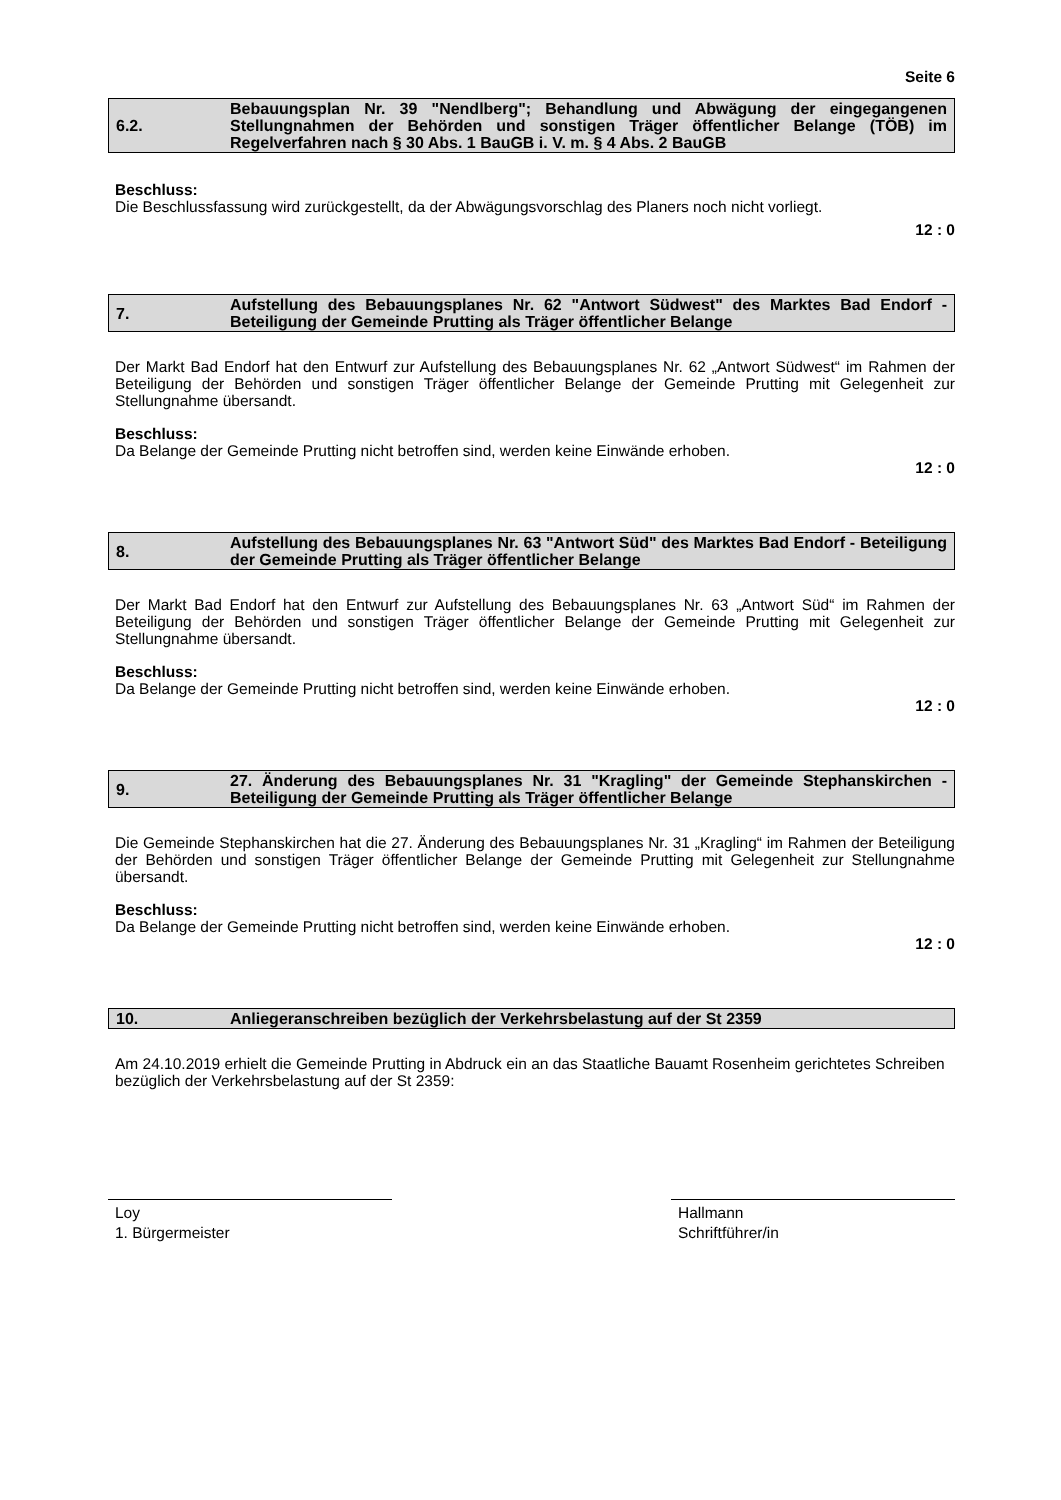Seite 6
6.2. Bebauungsplan Nr. 39 "Nendlberg"; Behandlung und Abwägung der eingegangenen Stellungnahmen der Behörden und sonstigen Träger öffentlicher Belange (TÖB) im Regelverfahren nach § 30 Abs. 1 BauGB i. V. m. § 4 Abs. 2 BauGB
Beschluss:
Die Beschlussfassung wird zurückgestellt, da der Abwägungsvorschlag des Planers noch nicht vorliegt.
12 : 0
7. Aufstellung des Bebauungsplanes Nr. 62 "Antwort Südwest" des Marktes Bad Endorf - Beteiligung der Gemeinde Prutting als Träger öffentlicher Belange
Der Markt Bad Endorf hat den Entwurf zur Aufstellung des Bebauungsplanes Nr. 62 „Antwort Südwest“ im Rahmen der Beteiligung der Behörden und sonstigen Träger öffentlicher Belange der Gemeinde Prutting mit Gelegenheit zur Stellungnahme übersandt.
Beschluss:
Da Belange der Gemeinde Prutting nicht betroffen sind, werden keine Einwände erhoben.
12 : 0
8. Aufstellung des Bebauungsplanes Nr. 63 "Antwort Süd" des Marktes Bad Endorf - Beteiligung der Gemeinde Prutting als Träger öffentlicher Belange
Der Markt Bad Endorf hat den Entwurf zur Aufstellung des Bebauungsplanes Nr. 63 „Antwort Süd“ im Rahmen der Beteiligung der Behörden und sonstigen Träger öffentlicher Belange der Gemeinde Prutting mit Gelegenheit zur Stellungnahme übersandt.
Beschluss:
Da Belange der Gemeinde Prutting nicht betroffen sind, werden keine Einwände erhoben.
12 : 0
9. 27. Änderung des Bebauungsplanes Nr. 31 "Kragling" der Gemeinde Stephanskirchen - Beteiligung der Gemeinde Prutting als Träger öffentlicher Belange
Die Gemeinde Stephanskirchen hat die 27. Änderung des Bebauungsplanes Nr. 31 „Kragling“ im Rahmen der Beteiligung der Behörden und sonstigen Träger öffentlicher Belange der Gemeinde Prutting mit Gelegenheit zur Stellungnahme übersandt.
Beschluss:
Da Belange der Gemeinde Prutting nicht betroffen sind, werden keine Einwände erhoben.
12 : 0
10. Anliegeranschreiben bezüglich der Verkehrsbelastung auf der St 2359
Am 24.10.2019 erhielt die Gemeinde Prutting in Abdruck ein an das Staatliche Bauamt Rosenheim gerichtetes Schreiben bezüglich der Verkehrsbelastung auf der St 2359:
Loy
1. Bürgermeister
Hallmann
Schriftführer/in